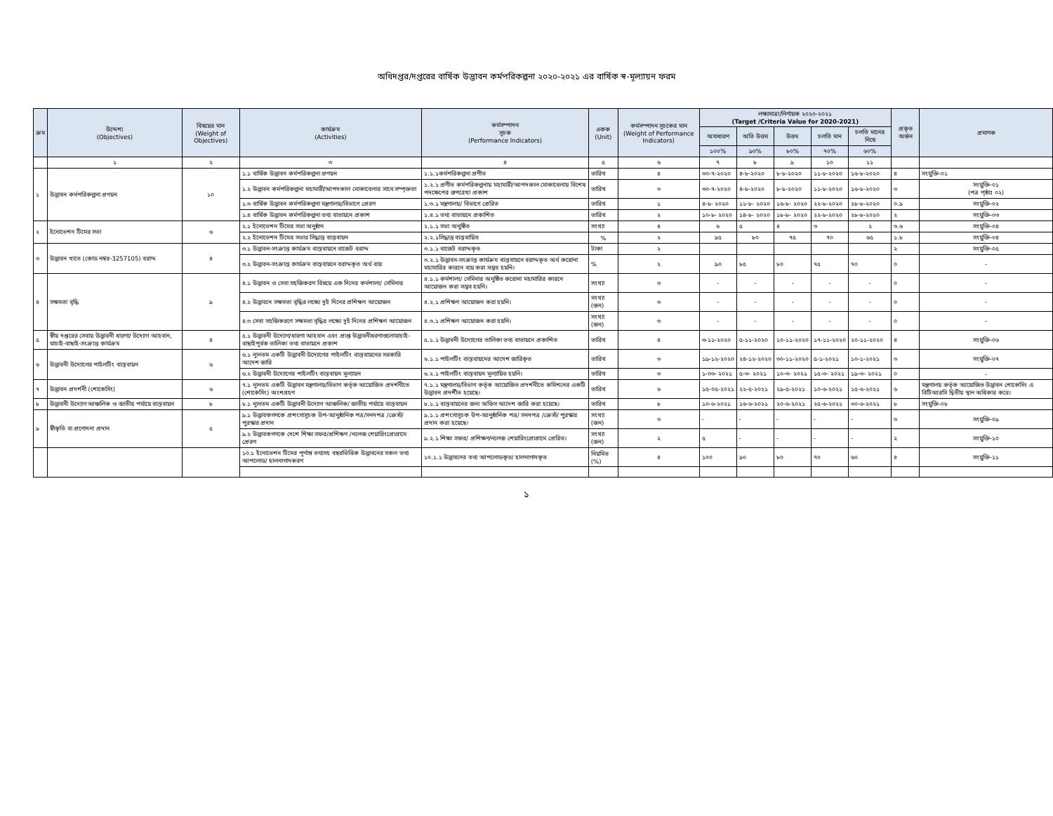অধিদপ্তর/দপ্তরের বার্ষিক উদ্ভাবন কর্মপরিকল্পনা ২০২০-২০২১ এর বার্ষিক স্ব-মূল্যায়ন ফরম
| ক্রম | উদ্দেশ্য (Objectives) | বিষয়ের মান (Weight of Objectives) | কার্যক্রম (Activities) | কর্মসম্পাদন সূচক (Performance Indicators) | একক (Unit) | কর্মসম্পাদন সূচকের মান (Weight of Performance Indicators) | লক্ষ্যমাত্রা/নির্ণায়ক ২০২০-২০২১ (Target /Criteria Value for 2020-2021) | | | | | প্রকৃত অর্জন | প্রমাণক |
| --- | --- | --- | --- | --- | --- | --- | --- | --- | --- | --- | --- | --- | --- |
| | | | | | | | অসাধারণ | অতি উত্তম | উত্তম | চলতি মান | চলতি মানের নিম্নে | | |
| | | | | | | | ১০০% | ৯০% | ৮০% | ৭০% | ৬০% | | |
| | ১ | ২ | ৩ | ৪ | ৫ | ৬ | ৭ | ৮ | ৯ | ১০ | ১১ | | |
| ১ | উদ্ভাবন কর্মপরিকল্পনা প্রণয়ন | ১০ | ১.১ বার্ষিক উদ্ভাবন কর্মপরিকল্পনা প্রণয়ন | ১.১.১কর্মপরিকল্পনা প্রণীত | তারিখ | ৪ | ৩০-৭-২০২০ | ৪-৮-২০২০ | ৮-৮-২০২০ | ১১-৮-২০২০ | ১৬-৮-২০২০ | ৪ | সংযুক্তি-০১ |
| | | | ১.২ উদ্ভাবন কর্মপরিকল্পনা মহামারী/আপদকাল মোকাবেলার সাথে সম্পৃক্ততা | ১.২.১ প্রণীত কর্মপরিকল্পনায় মহামারী/আপদকাল মোকাবেলায় বিশেষ পদক্ষেপের রূপরেখা প্রকাশ | তারিখ | ৩ | ৩০-৭-২০২০ | ৪-৮-২০২০ | ৮-৮-২০২০ | ১১-৮-২০২০ | ১৬-৮-২০২০ | ৩ | সংযুক্তি-০১ (পত্র পৃষ্ঠাঃ ০২) |
| | | | ১.৩ বার্ষিক উদ্ভাবন কর্মপরিকল্পনা মন্ত্রণালয়/বিভাগে প্রেরণ | ১.৩.১ মন্ত্রণালয়/ বিভাগে প্রেরিত | তারিখ | ১ | ৪-৮- ২০২০ | ১১-৮- ২০২০ | ১৬-৮- ২০২০ | ২২-৮-২০২০ | ২৮-৮-২০২০ | ০.৯ | সংযুক্তি-০২ |
| | | | ১.৪ বার্ষিক উদ্ভাবন কর্মপরিকল্পনা তথ্য বাতায়নে প্রকাশ | ১.৪.১ তথ্য বাতায়নে প্রকাশিত | তারিখ | ২ | ১০-৮- ২০২০ | ১৪-৮- ২০২০ | ১৮-৮- ২০২০ | ২২-৮-২০২০ | ২৮-৮-২০২০ | ২ | সংযুক্তি-০৩ |
| ২ | ইনোভেশন টিমের সভা | ৬ | ২.১ ইনোভেশন টিমের সভা অনুষ্ঠান | ২.১.১ সভা অনুষ্ঠিত | সংখ্যা | ৪ | ৬ | ৫ | ৪ | ৩ | ২ | ৩.৬ | সংযুক্তি-০৪ |
| | | | ২.২ ইনোভেশন টিমের সভার সিদ্ধান্ত বাস্তবায়ন | ২.২.১সিদ্ধান্ত বাস্তবায়িত | % | ২ | ৯৫ | ৮০ | ৭৫ | ৭০ | ৬৫ | ১.৮ | সংযুক্তি-০৪ |
| ৩ | উদ্ভাবন খাতে (কোড নম্বর-3257105) বরাদ্দ | ৪ | ৩.১ উদ্ভাবন-সংক্রান্ত কার্যক্রম বাস্তবায়নে বাজেট বরাদ্দ | ৩.১.১ বাজেট বরাদ্দকৃত | টাকা | ২ | | | | | | ২ | সংযুক্তি-০৫ |
| | | | ৩.২ উদ্ভাবন-সংক্রান্ত কার্যক্রম বাস্তবায়নে বরাদ্দকৃত অর্থ ব্যয় | ৩.২.১ উদ্ভাবন-সংক্রান্ত কার্যক্রম বাস্তবায়নে বরাদ্দকৃত অর্থ করোনা মহামারির কারনে ব্যয় করা সম্ভব হয়নি। | % | ২ | ৯০ | ৮৫ | ৮০ | ৭৫ | ৭০ | ০ | - |
| ৪ | সক্ষমতা বৃদ্ধি | ৯ | ৪.১ উদ্ভাবন ও সেবা সহজিকরণ বিষয়ে এক দিনের কর্মশালা/ সেমিনার | ৪.১.১ কর্মশালা/ সেমিনার অনুষ্ঠিত করোনা মহামারির কারনে আয়োজন করা সম্ভব হয়নি। | সংখ্যা | ৩ | - | - | - | - | - | ০ | - |
| | | | ৪.২ উদ্ভাবনে সক্ষমতা বৃদ্ধির লক্ষ্যে দুই দিনের প্রশিক্ষণ আয়োজন | ৪.২.১ প্রশিক্ষণ আয়োজন করা হয়নি। | সংখ্যা (জন) | ৩ | - | - | - | - | - | ০ | - |
| | | | ৪.৩ সেবা সহজিকরণে সক্ষমতা বৃদ্ধির লক্ষ্যে দুই দিনের প্রশিক্ষণ আয়োজন | ৪.৩.১ প্রশিক্ষণ আয়োজন করা হয়নি। | সংখ্যা (জন) | ৩ | - | - | - | - | - | ০ | - |
| ৫ | স্বীয় দপ্তরের সেবায় উদ্ভাবনী ধারণা/ উদ্যোগ আহবান, যাচাই-বাছাই-সংক্রান্ত কার্যক্রম | ৪ | ৫.১ উদ্ভাবনী উদ্যোগ/ধারণা আহবান এবং প্রাপ্ত উদ্ভাবনীধরণাগুলোযাচাই-বাছাইপূর্বক তালিকা তথ্য বাতায়নে প্রকাশ | ৫.১.১ উদ্ভাবনী উদ্যোগের তালিকা তথ্য বাতায়নে প্রকাশিত | তারিখ | ৪ | ৩-১১-২০২০ | ৫-১১-২০২০ | ১০-১১-২০২০ | ১৭-১১-২০২০ | ২০-১১-২০২০ | ৪ | সংযুক্তি-০৬ |
| ৬ | উদ্ভাবনী উদ্যোগের পাইলটিং বাস্তবায়ন | ৬ | ৬.১ ন্যূনতম একটি উদ্ভাবনী উদ্যোগের পাইলটিং বাস্তবায়নের সরকারি আদেশ জারি | ৬.১.১ পাইলটিং বাস্তবায়নের আদেশ জারিকৃত | তারিখ | ৩ | ১৯-১২-২০২০ | ২৪-১২-২০২০ | ৩০-১১-২০২০ | ৫-১-২০২১ | ১০-১-২০২১ | ৩ | সংযুক্তি-০৭ |
| | | | ৬.২ উদ্ভাবনী উদ্যোগের পাইলটিং বাস্তবায়ন মূল্যায়ন | ৬.২.১ পাইলটিং বাস্তবায়ন মূল্যায়িত হয়নি। | তারিখ | ৩ | ১-০৩- ২০২১ | ৫-৩- ২০২১ | ১০-৩- ২০২১ | ১৫-৩- ২০২১ | ১৯-৩- ২০২১ | ০ | - |
| ৭ | উদ্ভাবন প্রদর্শনী (শোকেসিং) | ৬ | ৭.১ ন্যূনতম একটি উদ্ভাবন মন্ত্রণালয়/বিভাগ কর্তৃক আয়োজিত প্রদর্শনীতে (শোকেসিং) অংশগ্রহণ | ৭.১.১ মন্ত্রণালয়/বিভাগ কর্তৃক আয়োজিত প্রদর্শনীতে কমিশনের একটি উদ্ভাবন প্রদর্শীত হয়েছে। | তারিখ | ৬ | ১৫-০৫-২০২১ | ২২-৫-২০২১ | ২৯-৫-২০২১ | ১০-৬-২০২১ | ১৫-৬-২০২১ | ৬ | মন্ত্রণালয় কর্তৃক আয়োজিত উদ্ভাবন শোকেসিং এ বিটিআরসি দ্বিতীয় স্থান অধিকার করে। |
| ৮ | উদ্ভাবনী উদ্যোগ আঞ্চলিক ও জাতীয় পর্যায়ে বাস্তবায়ন | ৮ | ৮.১ ন্যূনতম একটি উদ্ভাবনী উদ্যোগ আঞ্চলিক/ জাতীয় পর্যায়ে বাস্তবায়ন | ৮.১.১ বাস্তবায়নের জন্য অফিস আদেশ জারি করা হয়েছে। | তারিখ | ৮ | ১০-৬-২০২১ | ১৬-৬-২০২১ | ২০-৬-২০২১ | ২৫-৬-২০২১ | ৩০-৬-২০২১ | ৮ | সংযুক্তি-০৮ |
| ৯ | স্বীকৃতি বা প্রণোদনা প্রদান | ৫ | ৯.১ উদ্ভাবকগণকে প্রশংসাসূচক উপ-আনুষ্ঠানিক পত্র/সনদপত্র /ক্রেস্ট/ পুরস্কার প্রদান | ৯.১.১ প্রশংসাসূচক উপ-আনুষ্ঠানিক পত্র/ সনদপত্র /ক্রেস্ট/ পুরস্কার প্রদান করা হয়েছে। | সংখ্যা (জন) | ৩ | - | - | - | - | - | ৩ | সংযুক্তি-০৯ |
| | | | ৯.২ উদ্ভাবকগণকে দেশে শিক্ষা সফর/প্রশিক্ষণ /নলেজ শেয়ারিংপ্রোগ্রামে প্রেরণ | ৯.২.১ শিক্ষা সফর/ প্রশিক্ষণ/নলেজ শেয়ারিংপ্রোগ্রামে প্রেরিত। | সংখ্যা (জন) | ২ | ৫ | - | - | - | - | ২ | সংযুক্তি-১০ |
| | | | ১০.১ ইনোভেশন টিমের পূর্ণাঙ্গ তথ্যসহ বছরভিত্তিক উদ্ভাবনের সকল তথ্য আপলোড/ হালনাগাদকরণ | ১০.১.১ উদ্ভাবনের তথ্য আপলোডকৃত/ হালনাগাদকৃত | নিয়মিত (%) | ৪ | ১০০ | ৯০ | ৮০ | ৭০ | ৬০ | ৪ | সংযুক্তি-১১ |
১